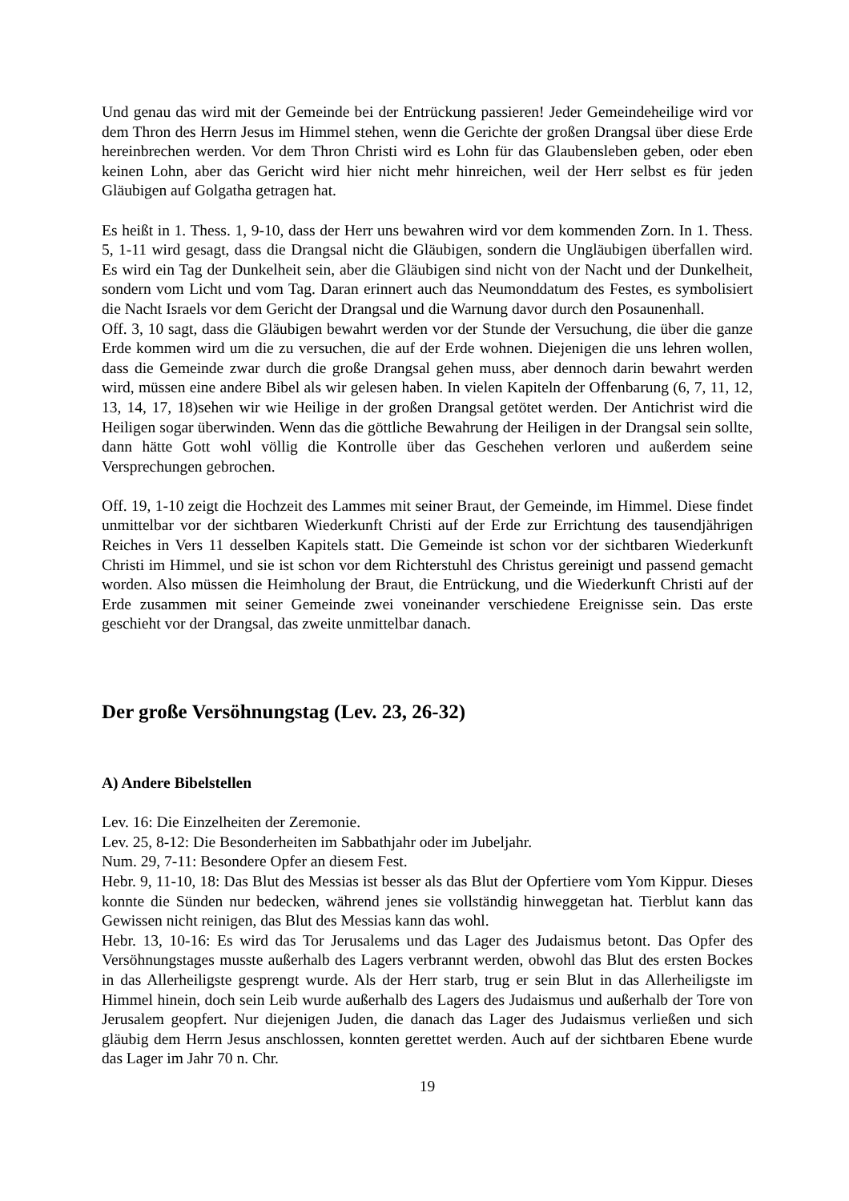Und genau das wird mit der Gemeinde bei der Entrückung passieren! Jeder Gemeindeheilige wird vor dem Thron des Herrn Jesus im Himmel stehen, wenn die Gerichte der großen Drangsal über diese Erde hereinbrechen werden. Vor dem Thron Christi wird es Lohn für das Glaubensleben geben, oder eben keinen Lohn, aber das Gericht wird hier nicht mehr hinreichen, weil der Herr selbst es für jeden Gläubigen auf Golgatha getragen hat.
Es heißt in 1. Thess. 1, 9-10, dass der Herr uns bewahren wird vor dem kommenden Zorn. In 1. Thess. 5, 1-11 wird gesagt, dass die Drangsal nicht die Gläubigen, sondern die Ungläubigen überfallen wird. Es wird ein Tag der Dunkelheit sein, aber die Gläubigen sind nicht von der Nacht und der Dunkelheit, sondern vom Licht und vom Tag. Daran erinnert auch das Neumonddatum des Festes, es symbolisiert die Nacht Israels vor dem Gericht der Drangsal und die Warnung davor durch den Posaunenhall.
Off. 3, 10 sagt, dass die Gläubigen bewahrt werden vor der Stunde der Versuchung, die über die ganze Erde kommen wird um die zu versuchen, die auf der Erde wohnen. Diejenigen die uns lehren wollen, dass die Gemeinde zwar durch die große Drangsal gehen muss, aber dennoch darin bewahrt werden wird, müssen eine andere Bibel als wir gelesen haben. In vielen Kapiteln der Offenbarung (6, 7, 11, 12, 13, 14, 17, 18)sehen wir wie Heilige in der großen Drangsal getötet werden. Der Antichrist wird die Heiligen sogar überwinden. Wenn das die göttliche Bewahrung der Heiligen in der Drangsal sein sollte, dann hätte Gott wohl völlig die Kontrolle über das Geschehen verloren und außerdem seine Versprechungen gebrochen.
Off. 19, 1-10 zeigt die Hochzeit des Lammes mit seiner Braut, der Gemeinde, im Himmel. Diese findet unmittelbar vor der sichtbaren Wiederkunft Christi auf der Erde zur Errichtung des tausendjährigen Reiches in Vers 11 desselben Kapitels statt. Die Gemeinde ist schon vor der sichtbaren Wiederkunft Christi im Himmel, und sie ist schon vor dem Richterstuhl des Christus gereinigt und passend gemacht worden. Also müssen die Heimholung der Braut, die Entrückung, und die Wiederkunft Christi auf der Erde zusammen mit seiner Gemeinde zwei voneinander verschiedene Ereignisse sein. Das erste geschieht vor der Drangsal, das zweite unmittelbar danach.
Der große Versöhnungstag (Lev. 23, 26-32)
A) Andere Bibelstellen
Lev. 16: Die Einzelheiten der Zeremonie.
Lev. 25, 8-12: Die Besonderheiten im Sabbathjahr oder im Jubeljahr.
Num. 29, 7-11: Besondere Opfer an diesem Fest.
Hebr. 9, 11-10, 18: Das Blut des Messias ist besser als das Blut der Opfertiere vom Yom Kippur. Dieses konnte die Sünden nur bedecken, während jenes sie vollständig hinweggetan hat. Tierblut kann das Gewissen nicht reinigen, das Blut des Messias kann das wohl.
Hebr. 13, 10-16: Es wird das Tor Jerusalems und das Lager des Judaismus betont. Das Opfer des Versöhnungstages musste außerhalb des Lagers verbrannt werden, obwohl das Blut des ersten Bockes in das Allerheiligste gesprengt wurde. Als der Herr starb, trug er sein Blut in das Allerheiligste im Himmel hinein, doch sein Leib wurde außerhalb des Lagers des Judaismus und außerhalb der Tore von Jerusalem geopfert. Nur diejenigen Juden, die danach das Lager des Judaismus verließen und sich gläubig dem Herrn Jesus anschlossen, konnten gerettet werden. Auch auf der sichtbaren Ebene wurde das Lager im Jahr 70 n. Chr.
19